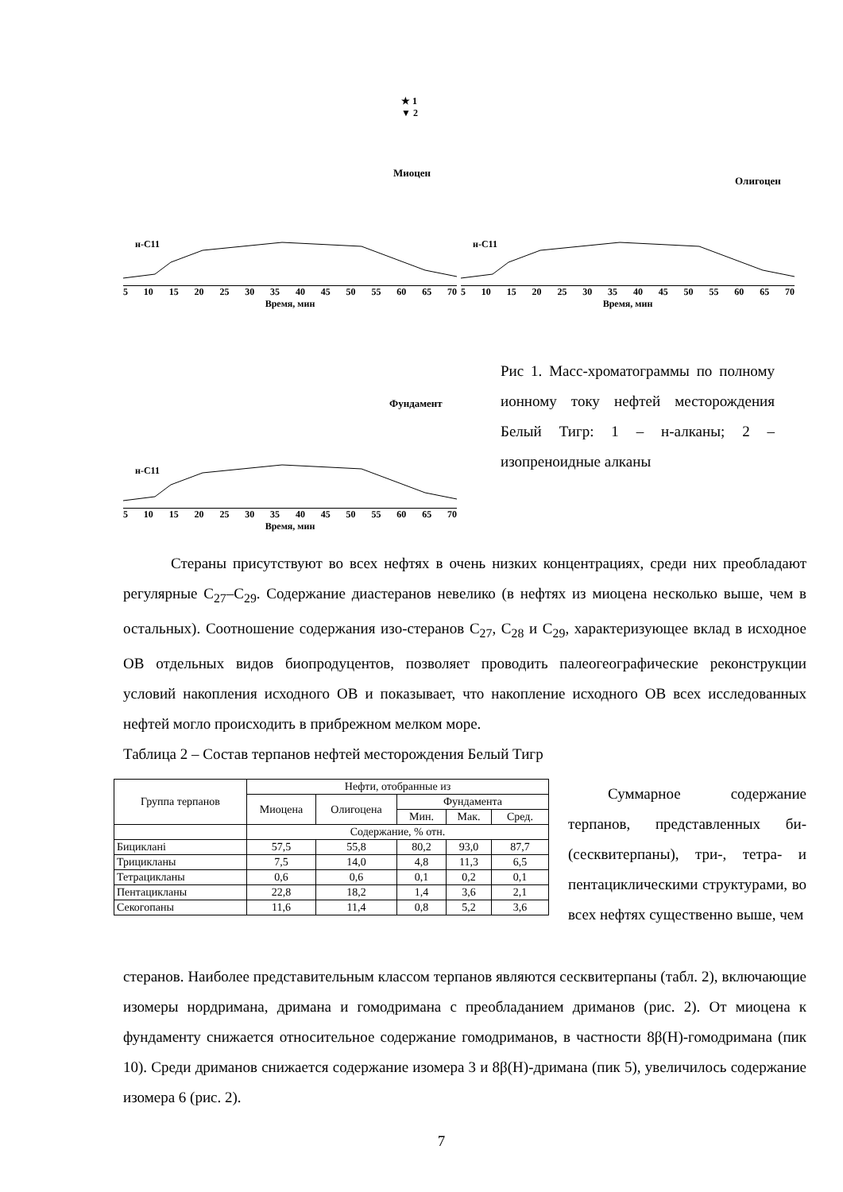Миоцен
★ 1
▼ 2
н-С11
5 10 15 20 25 30 35 40 45 50 55 60 65 70
Время, мин
Олигоцен
н-С11
5 10 15 20 25 30 35 40 45 50 55 60 65 70
Время, мин
Фундамент
н-С11
5 10 15 20 25 30 35 40 45 50 55 60 65 70
Время, мин
Рис 1. Масс-хроматограммы по полному ионному току нефтей месторождения Белый Тигр: 1 – н-алканы; 2 – изопреноидные алканы
Стераны присутствуют во всех нефтях в очень низких концентрациях, среди них преобладают регулярные С<sub>27</sub>–С<sub>29</sub>. Содержание диастеранов невелико (в нефтях из миоцена несколько выше, чем в остальных). Соотношение содержания изо-стеранов С<sub>27</sub>, С<sub>28</sub> и С<sub>29</sub>, характеризующее вклад в исходное ОВ отдельных видов биопродуцентов, позволяет проводить палеогеографические реконструкции условий накопления исходного ОВ и показывает, что накопление исходного ОВ всех исследованных нефтей могло происходить в прибрежном мелком море.
Таблица 2 – Состав терпанов нефтей месторождения Белый Тигр
| Группа терпанов | Нефти, отобранные из | | | | |
| --- | --- | --- | --- | --- | --- |
| | Миоцена | Олигоцена | Фундамента | | |
| | | | Мин. | Мак. | Сред. |
| | Содержание, % отн. | | | | |
| Бициклані | 57,5 | 55,8 | 80,2 | 93,0 | 87,7 |
| Трицикланы | 7,5 | 14,0 | 4,8 | 11,3 | 6,5 |
| Тетрацикланы | 0,6 | 0,6 | 0,1 | 0,2 | 0,1 |
| Пентацикланы | 22,8 | 18,2 | 1,4 | 3,6 | 2,1 |
| Секогопаны | 11,6 | 11,4 | 0,8 | 5,2 | 3,6 |
Суммарное содержание терпанов, представленных би-(сесквитерпаны), три-, тетра- и пентациклическими структурами, во всех нефтях существенно выше, чем
стеранов. Наиболее представительным классом терпанов являются сесквитерпаны (табл. 2), включающие изомеры нордримана, дримана и гомодримана с преобладанием дриманов (рис. 2). От миоцена к фундаменту снижается относительное содержание гомодриманов, в частности 8β(Н)-гомодримана (пик 10). Среди дриманов снижается содержание изомера 3 и 8β(Н)-дримана (пик 5), увеличилось содержание изомера 6 (рис. 2).
7